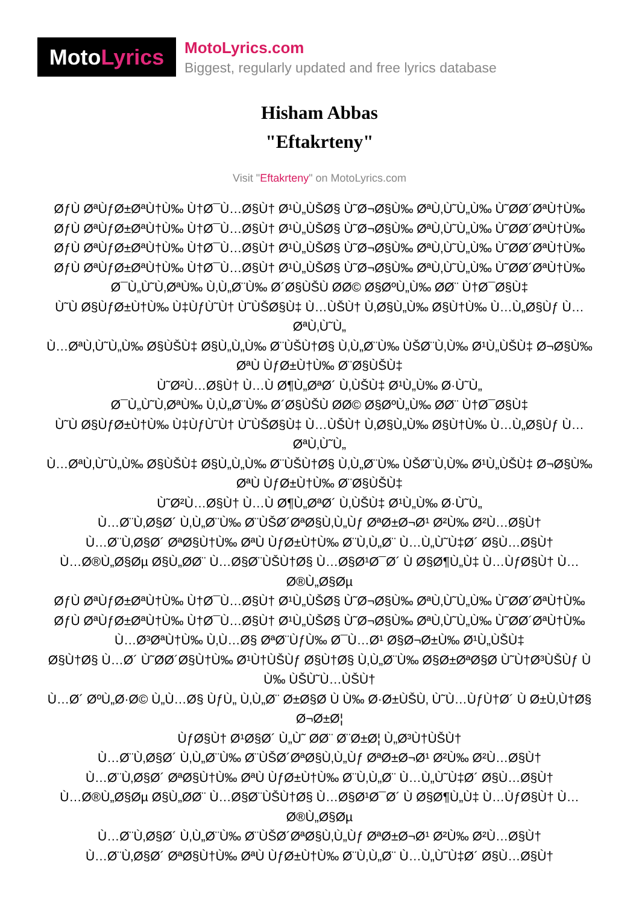MotoLyrics
MotoLyrics.com
Biggest, regularly updated and free lyrics database
Hisham Abbas
"Eftakrteny"
Visit "Eftakrteny" on MotoLyrics.com
ØƒÙ ØªÙƒØ±ØªÙ†Ù‰ Ù†Ø¯Ù…Ø§Ù† Ø¹Ù„ÙŠØ§ Ù˜Ø¬Ø§Ù‰ ØªÙ‚Ù˜Ù„Ù‰ Ù˜ØØ´ØªÙ†Ù‰
ØƒÙ ØªÙƒØ±ØªÙ†Ù‰ Ù†Ø¯Ù…Ø§Ù† Ø¹Ù„ÙŠØ§ Ù˜Ø¬Ø§Ù‰ ØªÙ‚Ù˜Ù„Ù‰ Ù˜ØØ´ØªÙ†Ù‰
ØƒÙ ØªÙƒØ±ØªÙ†Ù‰ Ù†Ø¯Ù…Ø§Ù† Ø¹Ù„ÙŠØ§ Ù˜Ø¬Ø§Ù‰ ØªÙ‚Ù˜Ù„Ù‰ Ù˜ØØ´ØªÙ†Ù‰
ØƒÙ ØªÙƒØ±ØªÙ†Ù‰ Ù†Ø¯Ù…Ø§Ù† Ø¹Ù„ÙŠØ§ Ù˜Ø¬Ø§Ù‰ ØªÙ‚Ù˜Ù„Ù‰ Ù˜ØØ´ØªÙ†Ù‰
Ø¯Ù„Ù˜Ù‚ØªÙ‰ Ù‚Ù„Ø¨Ù‰ Ø´Ø§ÙŠÙ ØØ© Ø§ØºÙ„Ù‰ ØØ¨ Ù†Ø¯Ø§Ù‡
Ù˜Ù Ø§ÙƒØ±Ù†Ù‰ Ù‡ÙƒÙ˜Ù† Ù˜ÙŠØ§Ù‡ Ù…ÙŠÙ† Ù‚Ø§Ù„Ù‰ Ø§Ù†Ù‰ Ù…Ù„Ø§Ùƒ Ù… ØªÙ‚Ù˜Ù„
Ù…ØªÙ‚Ù˜Ù„Ù‰ Ø§ÙŠÙ‡ Ø§Ù„Ù„Ù‰ Ø¨ÙŠÙ†Ø§ Ù‚Ù„Ø¨Ù‰ ÙŠØ¨Ù‚Ù‰ Ø¹Ù„ÙŠÙ‡ Ø¬Ø§Ù‰ ØªÙ ÙƒØ±Ù†Ù‰ Ø¨Ø§ÙŠÙ‡
Ù˜Ø²Ù…Ø§Ù† Ù…Ù Ø¶Ù„ØªØ´ Ù‚ÙŠÙ‡ Ø¹Ù„Ù‰ Ø·Ù˜Ù„
Ø¯Ù„Ù˜Ù‚ØªÙ‰ Ù‚Ù„Ø¨Ù‰ Ø´Ø§ÙŠÙ ØØ© Ø§ØºÙ„Ù‰ ØØ¨ Ù†Ø¯Ø§Ù‡
Ù˜Ù Ø§ÙƒØ±Ù†Ù‰ Ù‡ÙƒÙ˜Ù† Ù˜ÙŠØ§Ù‡ Ù…ÙŠÙ† Ù‚Ø§Ù„Ù‰ Ø§Ù†Ù‰ Ù…Ù„Ø§Ùƒ Ù… ØªÙ‚Ù˜Ù„
Ù…ØªÙ‚Ù˜Ù„Ù‰ Ø§ÙŠÙ‡ Ø§Ù„Ù„Ù‰ Ø¨ÙŠÙ†Ø§ Ù‚Ù„Ø¨Ù‰ ÙŠØ¨Ù‚Ù‰ Ø¹Ù„ÙŠÙ‡ Ø¬Ø§Ù‰ ØªÙ ÙƒØ±Ù†Ù‰ Ø¨Ø§ÙŠÙ‡
Ù˜Ø²Ù…Ø§Ù† Ù…Ù Ø¶Ù„ØªØ´ Ù‚ÙŠÙ‡ Ø¹Ù„Ù‰ Ø·Ù˜Ù„
Ù…Ø¨Ù‚Ø§Ø´ Ù‚Ù„Ø¨Ù‰ Ø¨ÙŠØ´ØªØ§Ù‚Ù„Ùƒ ØªØ±Ø¬Ø¹ Ø²Ù‰ Ø²Ù…Ø§Ù†
Ù…Ø¨Ù‚Ø§Ø´ ØªØ§Ù†Ù‰ ØªÙ ÙƒØ±Ù†Ù‰ Ø¨Ù‚Ù„Ø¨ Ù…Ù„Ù˜Ù‡Ø´ Ø§Ù…Ø§Ù†
Ù…Ø®Ù„Ø§Øµ Ø§Ù„ØØ¨ Ù…Ø§Ø¨ÙŠÙ†Ø§ Ù…Ø§Ø¹Ø¯Ø´ Ù Ø§Ø¶Ù„Ù‡ Ù…ÙƒØ§Ù† Ù…Ø®Ù„Ø§Øµ
ØƒÙ ØªÙƒØ±ØªÙ†Ù‰ Ù†Ø¯Ù…Ø§Ù† Ø¹Ù„ÙŠØ§ Ù˜Ø¬Ø§Ù‰ ØªÙ‚Ù˜Ù„Ù‰ Ù˜ØØ´ØªÙ†Ù‰
ØƒÙ ØªÙƒØ±ØªÙ†Ù‰ Ù†Ø¯Ù…Ø§Ù† Ø¹Ù„ÙŠØ§ Ù˜Ø¬Ø§Ù‰ ØªÙ‚Ù˜Ù„Ù‰ Ù˜ØØ´ØªÙ†Ù‰
Ù…Ø³ØªÙ†Ù‰ Ù‚Ù…Ø§ ØªØ¨ÙƒÙ‰ Ø¯Ù…Ø¹ Ø§Ø¬Ø±Ù‰ Ø¹Ù„ÙŠÙ‡
Ø§Ù†Ø§ Ù…Ø´ Ù˜ØØ´Ø§Ù†Ù‰ Ø¹Ù†ÙŠÙƒ Ø§Ù†Ø§ Ù‚Ù„Ø¨Ù‰ Ø§Ø±ØªØ§Ø Ù˜Ù†Ø³ÙŠÙƒ Ù Ù‰ ÙŠÙ˜Ù…ÙŠÙ†
Ù…Ø´ ØºÙ„Ø·Ø© Ù„Ù…Ø§ ÙƒÙ„ Ù‚Ù„Ø¨ Ø±Ø§Ø Ù Ù‰ Ø·Ø±ÙŠÙ‚ Ù˜Ù…ÙƒÙ†Ø´ Ù Ø±Ù‚Ù†Ø§ Ø¬Ø±Ø¦
ÙƒØ§Ù† Ø¹Ø§Ø´ Ù„Ù˜ ØØ¨ Ø¨Ø±Ø¦ Ù„Ø³Ù†ÙŠÙ†
Ù…Ø¨Ù‚Ø§Ø´ Ù‚Ù„Ø¨Ù‰ Ø¨ÙŠØ´ØªØ§Ù‚Ù„Ùƒ ØªØ±Ø¬Ø¹ Ø²Ù‰ Ø²Ù…Ø§Ù†
Ù…Ø¨Ù‚Ø§Ø´ ØªØ§Ù†Ù‰ ØªÙ ÙƒØ±Ù†Ù‰ Ø¨Ù‚Ù„Ø¨ Ù…Ù„Ù˜Ù‡Ø´ Ø§Ù…Ø§Ù†
Ù…Ø®Ù„Ø§Øµ Ø§Ù„ØØ¨ Ù…Ø§Ø¨ÙŠÙ†Ø§ Ù…Ø§Ø¹Ø¯Ø´ Ù Ø§Ø¶Ù„Ù‡ Ù…ÙƒØ§Ù† Ù…Ø®Ù„Ø§Øµ
Ù…Ø¨Ù‚Ø§Ø´ Ù‚Ù„Ø¨Ù‰ Ø¨ÙŠØ´ØªØ§Ù‚Ù„Ùƒ ØªØ±Ø¬Ø¹ Ø²Ù‰ Ø²Ù…Ø§Ù†
Ù…Ø¨Ù‚Ø§Ø´ ØªØ§Ù†Ù‰ ØªÙ ÙƒØ±Ù†Ù‰ Ø¨Ù‚Ù„Ø¨ Ù…Ù„Ù˜Ù‡Ø´ Ø§Ù…Ø§Ù†